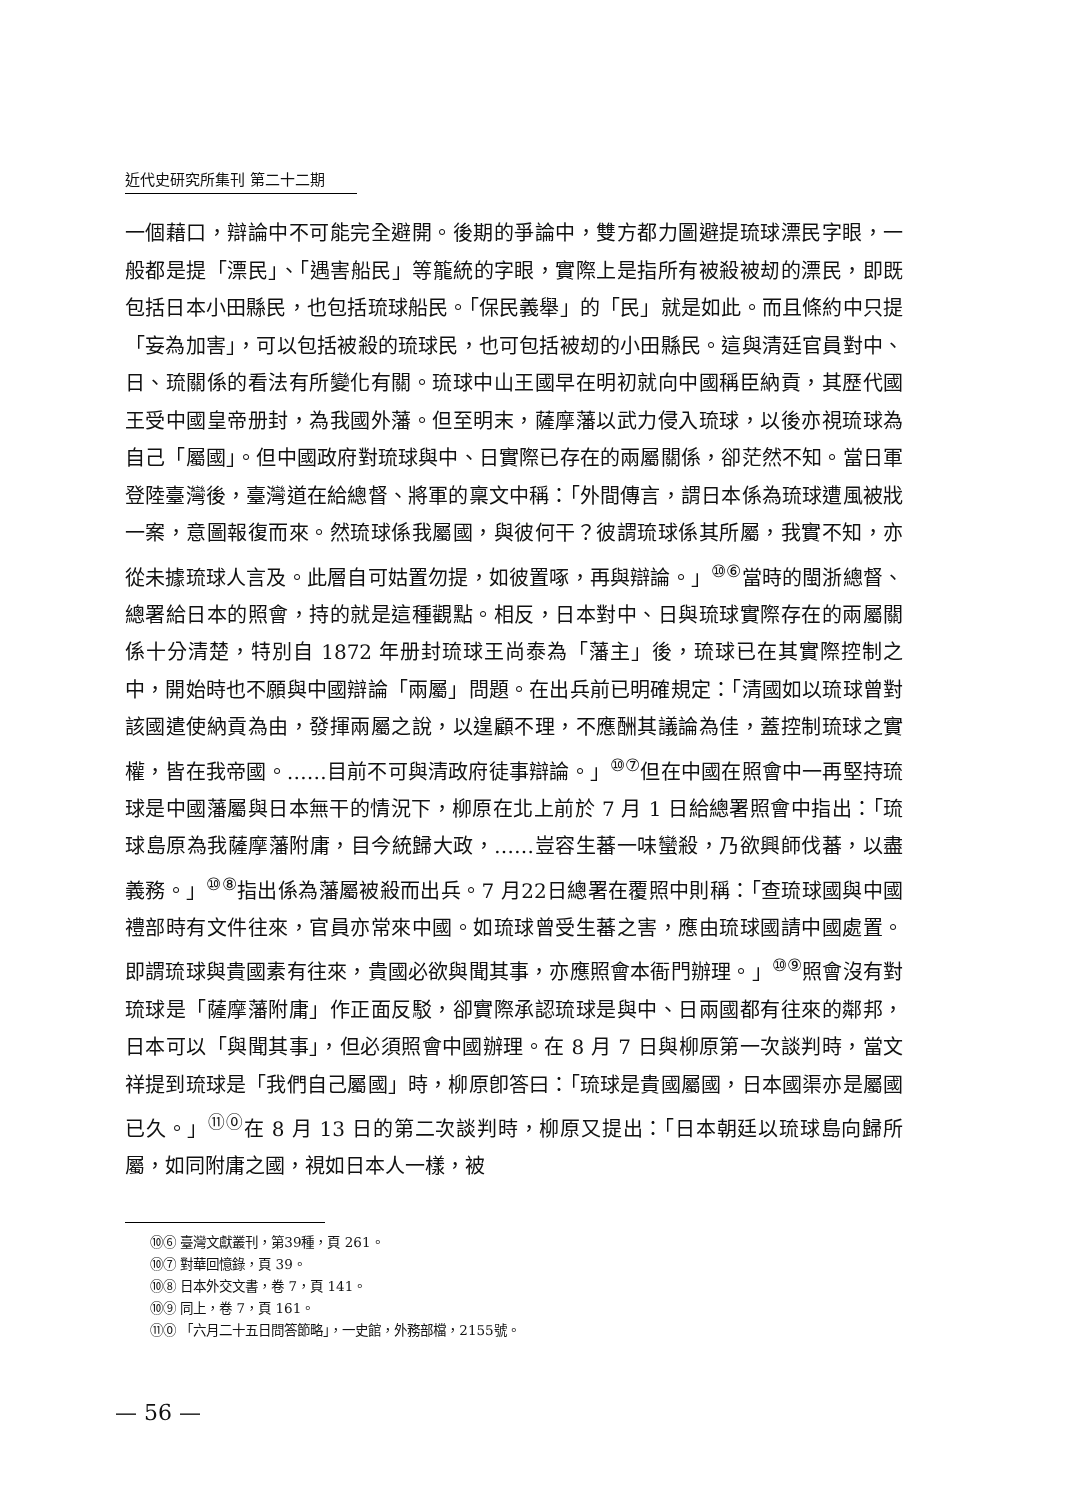近代史研究所集刊 第二十二期
一個藉口，辯論中不可能完全避開。後期的爭論中，雙方都力圖避提琉球漂民字眼，一般都是提「漂民」、「遇害船民」等籠統的字眼，實際上是指所有被殺被刼的漂民，即既包括日本小田縣民，也包括琉球船民。「保民義舉」的「民」就是如此。而且條約中只提「妄為加害」，可以包括被殺的琉球民，也可包括被刼的小田縣民。這與清廷官員對中、日、琉關係的看法有所變化有關。琉球中山王國早在明初就向中國稱臣納貢，其歷代國王受中國皇帝册封，為我國外藩。但至明末，薩摩藩以武力侵入琉球，以後亦視琉球為自己「屬國」。但中國政府對琉球與中、日實際已存在的兩屬關係，卻茫然不知。當日軍登陸臺灣後，臺灣道在給總督、將軍的稟文中稱：「外間傳言，謂日本係為琉球遭風被戕一案，意圖報復而來。然琉球係我屬國，與彼何干？彼謂琉球係其所屬，我實不知，亦從未據琉球人言及。此層自可姑置勿提，如彼置啄，再與辯論。」<sup>⑩⑥</sup>當時的閩浙總督、總署給日本的照會，持的就是這種觀點。相反，日本對中、日與琉球實際存在的兩屬關係十分清楚，特別自 1872 年册封琉球王尚泰為「藩主」後，琉球已在其實際控制之中，開始時也不願與中國辯論「兩屬」問題。在出兵前已明確規定：「清國如以琉球曾對該國遣使納貢為由，發揮兩屬之說，以遑顧不理，不應酬其議論為佳，蓋控制琉球之實權，皆在我帝國。……目前不可與清政府徒事辯論。」<sup>⑩⑦</sup>但在中國在照會中一再堅持琉球是中國藩屬與日本無干的情況下，柳原在北上前於 7 月 1 日給總署照會中指出：「琉球島原為我薩摩藩附庸，目今統歸大政，……豈容生蕃一味蠻殺，乃欲興師伐蕃，以盡義務。」<sup>⑩⑧</sup>指出係為藩屬被殺而出兵。7 月22日總署在覆照中則稱：「查琉球國與中國禮部時有文件往來，官員亦常來中國。如琉球曾受生蕃之害，應由琉球國請中國處置。即謂琉球與貴國素有往來，貴國必欲與聞其事，亦應照會本衙門辦理。」<sup>⑩⑨</sup>照會沒有對琉球是「薩摩藩附庸」作正面反駁，卻實際承認琉球是與中、日兩國都有往來的鄰邦，日本可以「與聞其事」，但必須照會中國辦理。在 8 月 7 日與柳原第一次談判時，當文祥提到琉球是「我們自己屬國」時，柳原卽答曰：「琉球是貴國屬國，日本國渠亦是屬國已久。」<sup>⑪⓪</sup>在 8 月 13 日的第二次談判時，柳原又提出：「日本朝廷以琉球島向歸所屬，如同附庸之國，視如日本人一樣，被
⑩⑥ 臺灣文獻叢刊，第39種，頁 261。
⑩⑦ 對華回憶錄，頁 39。
⑩⑧ 日本外交文書，卷 7，頁 141。
⑩⑨ 同上，卷 7，頁 161。
⑪⓪ 「六月二十五日問答節略」，一史館，外務部檔，2155號。
— 56 —